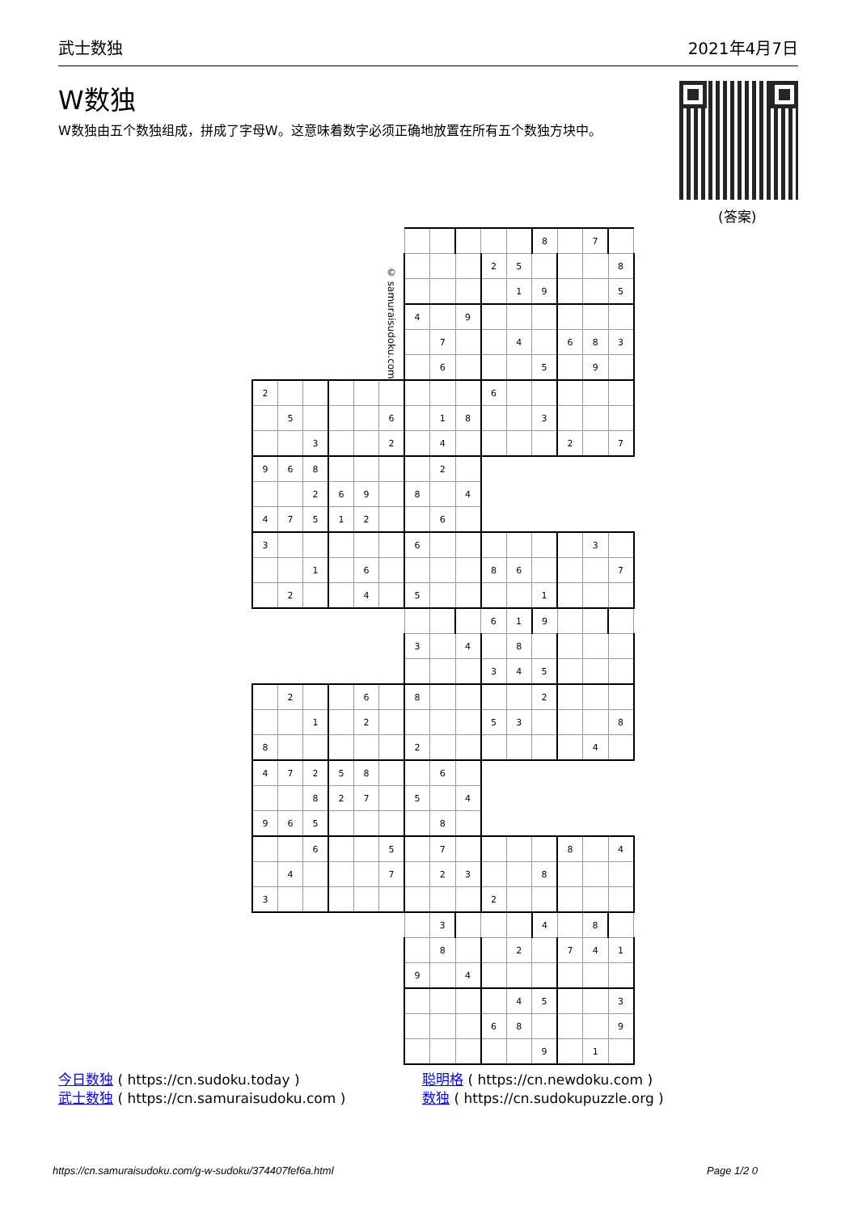武士数独 2021年4月7日
W数独
W数独由五个数独组成，拼成了字母W。这意味着数字必须正确地放置在所有五个数独方块中。
(答案)
| © samuraisudoku.com | | | | | | | | | | | 8 | | 7 | |
| | | | | | | | | | 2 | 5 | | | | 8 |
| | | | | | | | | | | 1 | 9 | | | 5 |
| | | | | | | 4 | | 9 | | | | | | |
| | | | | | | | 7 | | | 4 | | 6 | 8 | 3 |
| | | | | | | | 6 | | | | 5 | | 9 | |
| 2 | | | | | | | | | 6 | | | | | |
| | 5 | | | | 6 | | 1 | 8 | | | 3 | | | |
| | | 3 | | | 2 | | 4 | | | | | 2 | | 7 |
| 9 | 6 | 8 | | | | | 2 | | | | | | | |
| | | 2 | 6 | 9 | | 8 | | 4 | | | | | | |
| 4 | 7 | 5 | 1 | 2 | | | 6 | | | | | | | |
| 3 | | | | | | 6 | | | | | | | 3 | |
| | | 1 | | 6 | | | | | 8 | 6 | | | | 7 |
| | 2 | | | 4 | | 5 | | | | | 1 | | | |
| | | | | | | | | | 6 | 1 | 9 | | | |
| | | | | | | 3 | | 4 | | 8 | | | | |
| | | | | | | | | | 3 | 4 | 5 | | | |
| | 2 | | | 6 | | 8 | | | | | 2 | | | |
| | | 1 | | 2 | | | | | 5 | 3 | | | | 8 |
| 8 | | | | | | 2 | | | | | | | 4 | |
| 4 | 7 | 2 | 5 | 8 | | | 6 | | | | | | | |
| | | 8 | 2 | 7 | | 5 | | 4 | | | | | | |
| 9 | 6 | 5 | | | | | 8 | | | | | | | |
| | | 6 | | | 5 | | 7 | | | | | 8 | | 4 |
| | 4 | | | | 7 | | 2 | 3 | | | 8 | | | |
| 3 | | | | | | | | | 2 | | | | | |
| | | | | | | | 3 | | | | 4 | | 8 | |
| | | | | | | | 8 | | | 2 | | 7 | 4 | 1 |
| | | | | | | 9 | | 4 | | | | | | |
| | | | | | | | | | | 4 | 5 | | | 3 |
| | | | | | | | | | 6 | 8 | | | | 9 |
| | | | | | | | | | | | 9 | | 1 | |
今日数独 ( https://cn.sudoku.today )
武士数独 ( https://cn.samuraisudoku.com )
聪明格 ( https://cn.newdoku.com )
数独 ( https://cn.sudokupuzzle.org )
https://cn.samuraisudoku.com/g-w-sudoku/374407fef6a.html Page 1/2 0